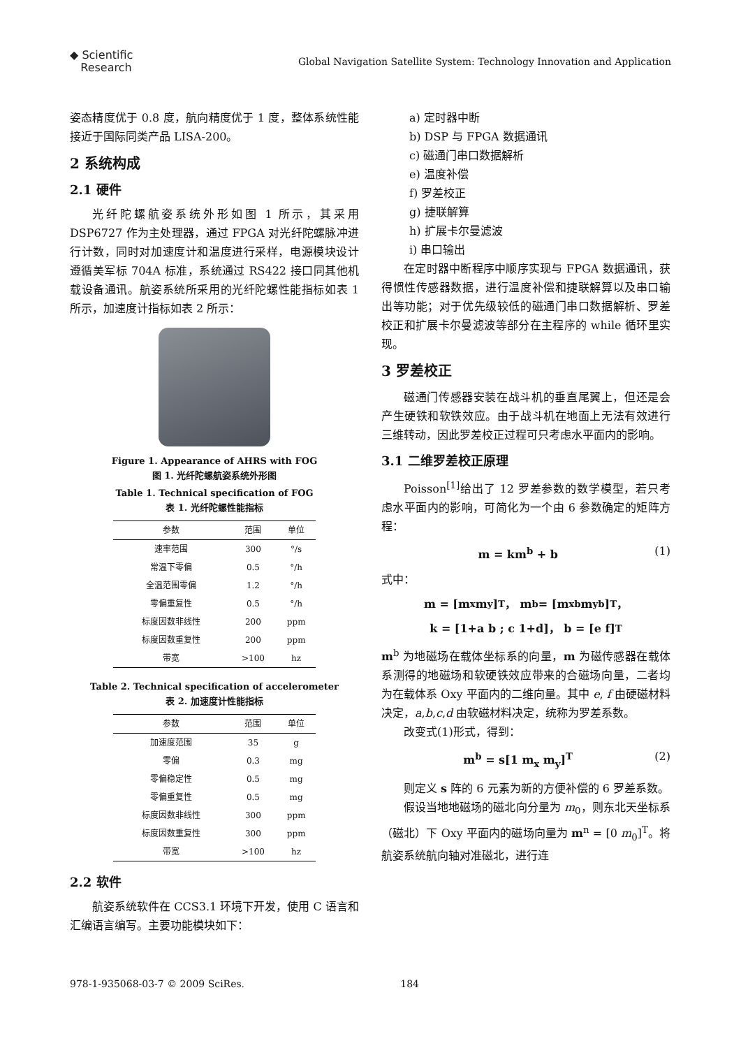◆ Scientific
Research
Global Navigation Satellite System: Technology Innovation and Application
姿态精度优于 0.8 度，航向精度优于 1 度，整体系统性能接近于国际同类产品 LISA-200。
2 系统构成
2.1 硬件
光纤陀螺航姿系统外形如图 1 所示，其采用 DSP6727 作为主处理器，通过 FPGA 对光纤陀螺脉冲进行计数，同时对加速度计和温度进行采样，电源模块设计遵循美军标 704A 标准，系统通过 RS422 接口同其他机载设备通讯。航姿系统所采用的光纤陀螺性能指标如表 1 所示，加速度计指标如表 2 所示：
Figure 1. Appearance of AHRS with FOG
图 1. 光纤陀螺航姿系统外形图
Table 1. Technical specification of FOG
表 1. 光纤陀螺性能指标
| 参数 | 范围 | 单位 |
| --- | --- | --- |
| 速率范围 | 300 | °/s |
| 常温下零偏 | 0.5 | °/h |
| 全温范围零偏 | 1.2 | °/h |
| 零偏重复性 | 0.5 | °/h |
| 标度因数非线性 | 200 | ppm |
| 标度因数重复性 | 200 | ppm |
| 带宽 | >100 | hz |
Table 2. Technical specification of accelerometer
表 2. 加速度计性能指标
| 参数 | 范围 | 单位 |
| --- | --- | --- |
| 加速度范围 | 35 | g |
| 零偏 | 0.3 | mg |
| 零偏稳定性 | 0.5 | mg |
| 零偏重复性 | 0.5 | mg |
| 标度因数非线性 | 300 | ppm |
| 标度因数重复性 | 300 | ppm |
| 带宽 | >100 | hz |
2.2 软件
航姿系统软件在 CCS3.1 环境下开发，使用 C 语言和汇编语言编写。主要功能模块如下：
a) 定时器中断
b) DSP 与 FPGA 数据通讯
c) 磁通门串口数据解析
e) 温度补偿
f) 罗差校正
g) 捷联解算
h) 扩展卡尔曼滤波
i) 串口输出
在定时器中断程序中顺序实现与 FPGA 数据通讯，获得惯性传感器数据，进行温度补偿和捷联解算以及串口输出等功能；对于优先级较低的磁通门串口数据解析、罗差校正和扩展卡尔曼滤波等部分在主程序的 while 循环里实现。
3 罗差校正
磁通门传感器安装在战斗机的垂直尾翼上，但还是会产生硬铁和软铁效应。由于战斗机在地面上无法有效进行三维转动，因此罗差校正过程可只考虑水平面内的影响。
3.1 二维罗差校正原理
Poisson<sup>[1]</sup>给出了 12 罗差参数的数学模型，若只考虑水平面内的影响，可简化为一个由 6 参数确定的矩阵方程：
m = km<sup>b</sup> + b (1)
式中：
m = [m<sub>x</sub> m<sub>y</sub>]<sup>T</sup>， m<sup>b</sup> = [m<sub>x</sub><sup>b</sup> m<sub>y</sub><sup>b</sup>]<sup>T</sup>，
k = [1+a b ; c 1+d]， b = [e f]<sup>T</sup>
m<sup>b</sup> 为地磁场在载体坐标系的向量，m 为磁传感器在载体系测得的地磁场和软硬铁效应带来的合磁场向量，二者均为在载体系 Oxy 平面内的二维向量。其中 e, f 由硬磁材料决定，a,b,c,d 由软磁材料决定，统称为罗差系数。
改变式(1)形式，得到：
m<sup>b</sup> = s[1 m<sub>x</sub> m<sub>y</sub>]<sup>T</sup> (2)
则定义 s 阵的 6 元素为新的方便补偿的 6 罗差系数。
假设当地地磁场的磁北向分量为 m<sub>0</sub>，则东北天坐标系（磁北）下 Oxy 平面内的磁场向量为 m<sup>n</sup> = [0 m<sub>0</sub>]<sup>T</sup>。将航姿系统航向轴对准磁北，进行连
978-1-935068-03-7 © 2009 SciRes. 184